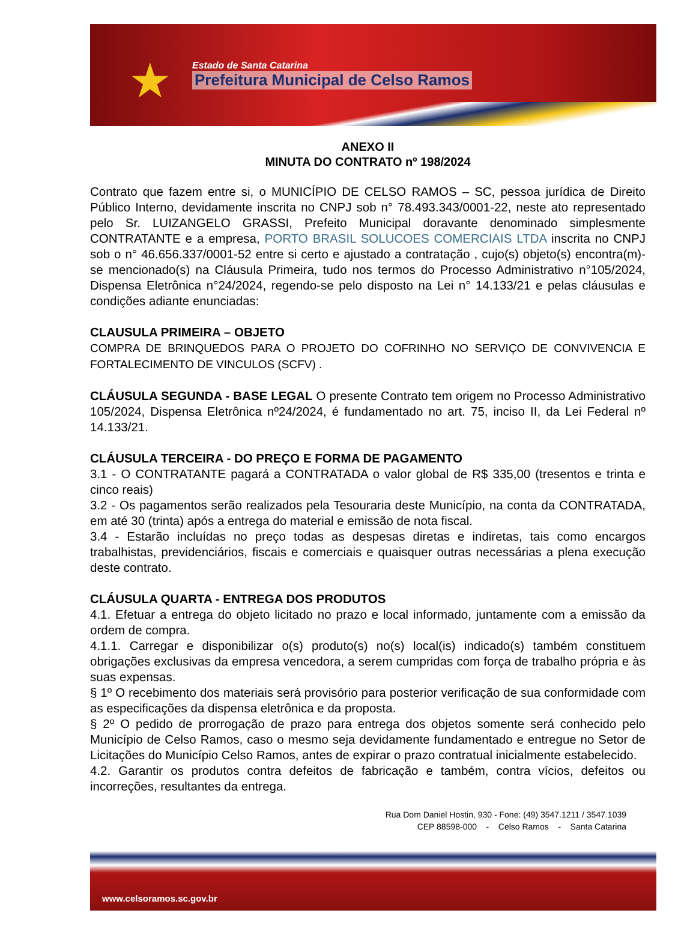★
Estado de Santa Catarina
Prefeitura Municipal de Celso Ramos
ANEXO II
MINUTA DO CONTRATO nº 198/2024
Contrato que fazem entre si, o MUNICÍPIO DE CELSO RAMOS – SC, pessoa jurídica de Direito Público Interno, devidamente inscrita no CNPJ sob n° 78.493.343/0001-22, neste ato representado pelo Sr. LUIZANGELO GRASSI, Prefeito Municipal doravante denominado simplesmente CONTRATANTE e a empresa, PORTO BRASIL SOLUCOES COMERCIAIS LTDA inscrita no CNPJ sob o n° 46.656.337/0001-52 entre si certo e ajustado a contratação , cujo(s) objeto(s) encontra(m)-se mencionado(s) na Cláusula Primeira, tudo nos termos do Processo Administrativo n°105/2024, Dispensa Eletrônica n°24/2024, regendo-se pelo disposto na Lei n° 14.133/21 e pelas cláusulas e condições adiante enunciadas:
CLAUSULA PRIMEIRA – OBJETO
COMPRA DE BRINQUEDOS PARA O PROJETO DO COFRINHO NO SERVIÇO DE CONVIVENCIA E FORTALECIMENTO DE VINCULOS (SCFV) .
CLÁUSULA SEGUNDA - BASE LEGAL O presente Contrato tem origem no Processo Administrativo 105/2024, Dispensa Eletrônica nº24/2024, é fundamentado no art. 75, inciso II, da Lei Federal nº 14.133/21.
CLÁUSULA TERCEIRA - DO PREÇO E FORMA DE PAGAMENTO
3.1 - O CONTRATANTE pagará a CONTRATADA o valor global de R$ 335,00 (tresentos e trinta e cinco reais)
3.2 - Os pagamentos serão realizados pela Tesouraria deste Município, na conta da CONTRATADA, em até 30 (trinta) após a entrega do material e emissão de nota fiscal.
3.4 - Estarão incluídas no preço todas as despesas diretas e indiretas, tais como encargos trabalhistas, previdenciários, fiscais e comerciais e quaisquer outras necessárias a plena execução deste contrato.
CLÁUSULA QUARTA - ENTREGA DOS PRODUTOS
4.1. Efetuar a entrega do objeto licitado no prazo e local informado, juntamente com a emissão da ordem de compra.
4.1.1. Carregar e disponibilizar o(s) produto(s) no(s) local(is) indicado(s) também constituem obrigações exclusivas da empresa vencedora, a serem cumpridas com força de trabalho própria e às suas expensas.
§ 1º O recebimento dos materiais será provisório para posterior verificação de sua conformidade com as especificações da dispensa eletrônica e da proposta.
§ 2º O pedido de prorrogação de prazo para entrega dos objetos somente será conhecido pelo Município de Celso Ramos, caso o mesmo seja devidamente fundamentado e entregue no Setor de Licitações do Município Celso Ramos, antes de expirar o prazo contratual inicialmente estabelecido.
4.2. Garantir os produtos contra defeitos de fabricação e também, contra vícios, defeitos ou incorreções, resultantes da entrega.
Rua Dom Daniel Hostin, 930 - Fone: (49) 3547.1211 / 3547.1039
CEP 88598-000 - Celso Ramos - Santa Catarina
www.celsoramos.sc.gov.br